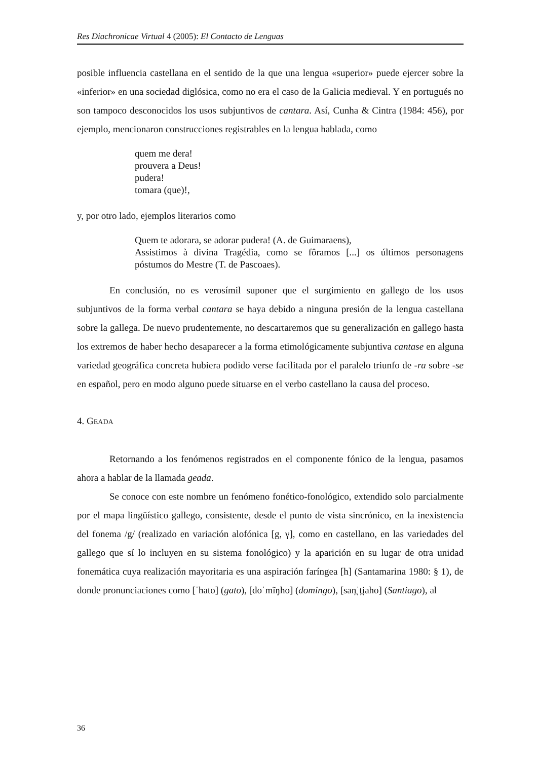Res Diachronicae Virtual 4 (2005): El Contacto de Lenguas
posible influencia castellana en el sentido de la que una lengua «superior» puede ejercer sobre la «inferior» en una sociedad diglósica, como no era el caso de la Galicia medieval. Y en portugués no son tampoco desconocidos los usos subjuntivos de cantara. Así, Cunha & Cintra (1984: 456), por ejemplo, mencionaron construcciones registrables en la lengua hablada, como
quem me dera!
prouvera a Deus!
pudera!
tomara (que)!,
y, por otro lado, ejemplos literarios como
Quem te adorara, se adorar pudera! (A. de Guimaraens),
Assistimos à divina Tragédia, como se fôramos [...] os últimos personagens póstumos do Mestre (T. de Pascoaes).
En conclusión, no es verosímil suponer que el surgimiento en gallego de los usos subjuntivos de la forma verbal cantara se haya debido a ninguna presión de la lengua castellana sobre la gallega. De nuevo prudentemente, no descartaremos que su generalización en gallego hasta los extremos de haber hecho desaparecer a la forma etimológicamente subjuntiva cantase en alguna variedad geográfica concreta hubiera podido verse facilitada por el paralelo triunfo de -ra sobre -se en español, pero en modo alguno puede situarse en el verbo castellano la causa del proceso.
4. GEADA
Retornando a los fenómenos registrados en el componente fónico de la lengua, pasamos ahora a hablar de la llamada geada.
Se conoce con este nombre un fenómeno fonético-fonológico, extendido solo parcialmente por el mapa lingüístico gallego, consistente, desde el punto de vista sincrónico, en la inexistencia del fonema /g/ (realizado en variación alofónica [g, γ], como en castellano, en las variedades del gallego que sí lo incluyen en su sistema fonológico) y la aparición en su lugar de otra unidad fonemática cuya realización mayoritaria es una aspiración faríngea [h] (Santamarina 1980: § 1), de donde pronunciaciones como [ˈhato] (gato), [doˈmĩŋho] (domingo), [san̪ˈt̪iaho] (Santiago), al
36